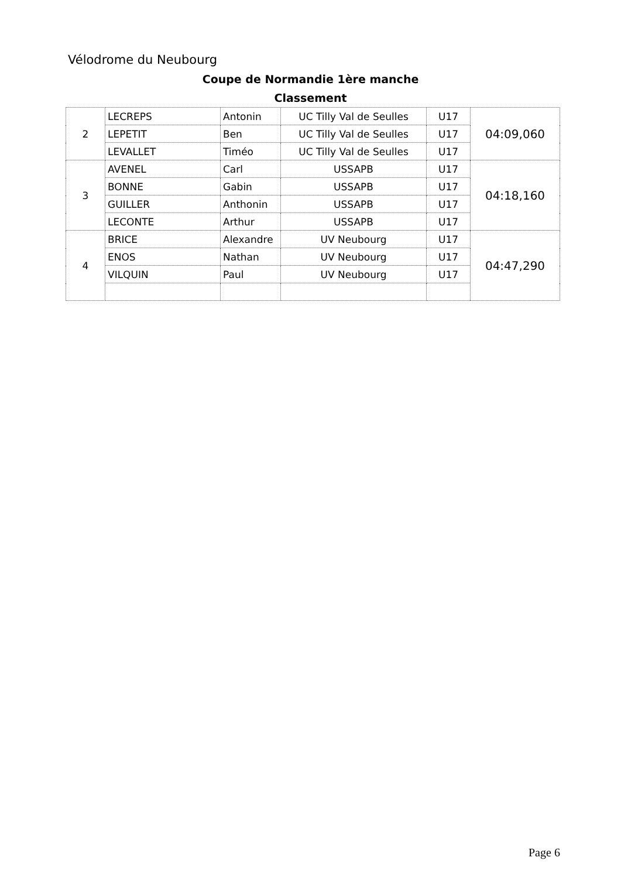Vélodrome du Neubourg
Coupe de Normandie 1ère manche
Classement
| 2 | LECREPS | Antonin | UC Tilly Val de Seulles | U17 | 04:09,060 |
| | LEPETIT | Ben | UC Tilly Val de Seulles | U17 | |
| | LEVALLET | Timéo | UC Tilly Val de Seulles | U17 | |
| 3 | AVENEL | Carl | USSAPB | U17 | 04:18,160 |
| | BONNE | Gabin | USSAPB | U17 | |
| | GUILLER | Anthonin | USSAPB | U17 | |
| | LECONTE | Arthur | USSAPB | U17 | |
| 4 | BRICE | Alexandre | UV Neubourg | U17 | 04:47,290 |
| | ENOS | Nathan | UV Neubourg | U17 | |
| | VILQUIN | Paul | UV Neubourg | U17 | |
Page 6